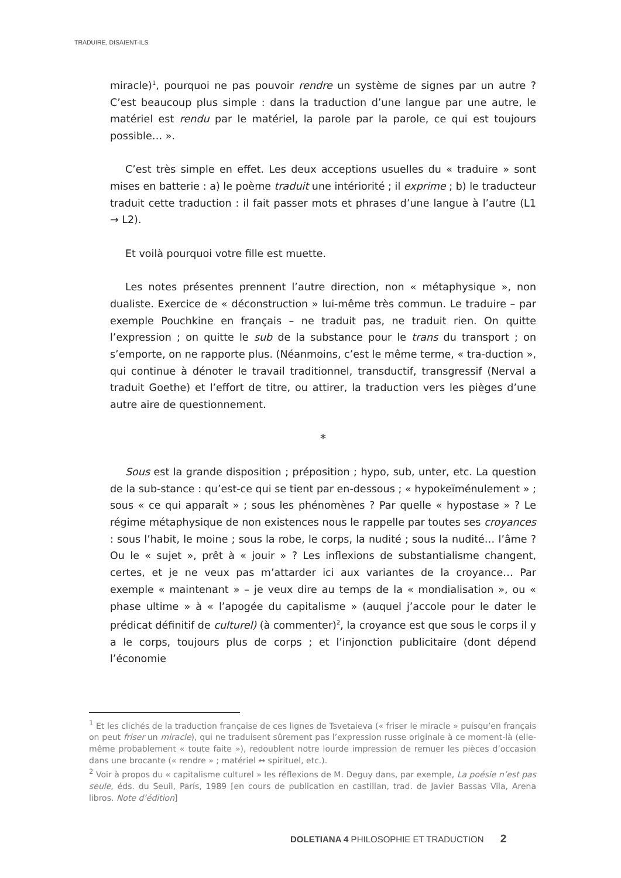TRADUIRE, DISAIENT-ILS
miracle)<sup>1</sup>, pourquoi ne pas pouvoir rendre un système de signes par un autre ? C’est beaucoup plus simple : dans la traduction d’une langue par une autre, le matériel est rendu par le matériel, la parole par la parole, ce qui est toujours possible… ».
C’est très simple en effet. Les deux acceptions usuelles du « traduire » sont mises en batterie : a) le poème traduit une intériorité ; il exprime ; b) le traducteur traduit cette traduction : il fait passer mots et phrases d’une langue à l’autre (L1 → L2).
Et voilà pourquoi votre fille est muette.
Les notes présentes prennent l’autre direction, non « métaphysique », non dualiste. Exercice de « déconstruction » lui-même très commun. Le traduire – par exemple Pouchkine en français – ne traduit pas, ne traduit rien. On quitte l’expression ; on quitte le sub de la substance pour le trans du transport ; on s’emporte, on ne rapporte plus. (Néanmoins, c’est le même terme, « tra-duction », qui continue à dénoter le travail traditionnel, transductif, transgressif (Nerval a traduit Goethe) et l’effort de titre, ou attirer, la traduction vers les pièges d’une autre aire de questionnement.
*
Sous est la grande disposition ; préposition ; hypo, sub, unter, etc. La question de la sub-stance : qu’est-ce qui se tient par en-dessous ; « hypokeïménulement » ; sous « ce qui apparaît » ; sous les phénomènes ? Par quelle « hypostase » ? Le régime métaphysique de non existences nous le rappelle par toutes ses croyances : sous l’habit, le moine ; sous la robe, le corps, la nudité ; sous la nudité… l’âme ? Ou le « sujet », prêt à « jouir » ? Les inflexions de substantialisme changent, certes, et je ne veux pas m’attarder ici aux variantes de la croyance… Par exemple « maintenant » – je veux dire au temps de la « mondialisation », ou « phase ultime » à « l’apogée du capitalisme » (auquel j’accole pour le dater le prédicat définitif de culturel) (à commenter)<sup>2</sup>, la croyance est que sous le corps il y a le corps, toujours plus de corps ; et l’injonction publicitaire (dont dépend l’économie
<sup>1</sup> Et les clichés de la traduction française de ces lignes de Tsvetaieva (« friser le miracle » puisqu’en français on peut friser un miracle), qui ne traduisent sûrement pas l’expression russe originale à ce moment-là (elle-même probablement « toute faite »), redoublent notre lourde impression de remuer les pièces d’occasion dans une brocante (« rendre » ; matériel ↔ spirituel, etc.).
<sup>2</sup> Voir à propos du « capitalisme culturel » les réflexions de M. Deguy dans, par exemple, La poésie n’est pas seule, éds. du Seuil, París, 1989 [en cours de publication en castillan, trad. de Javier Bassas Vila, Arena libros. Note d’édition]
DOLETIANA 4 PHILOSOPHIE ET TRADUCTION 2